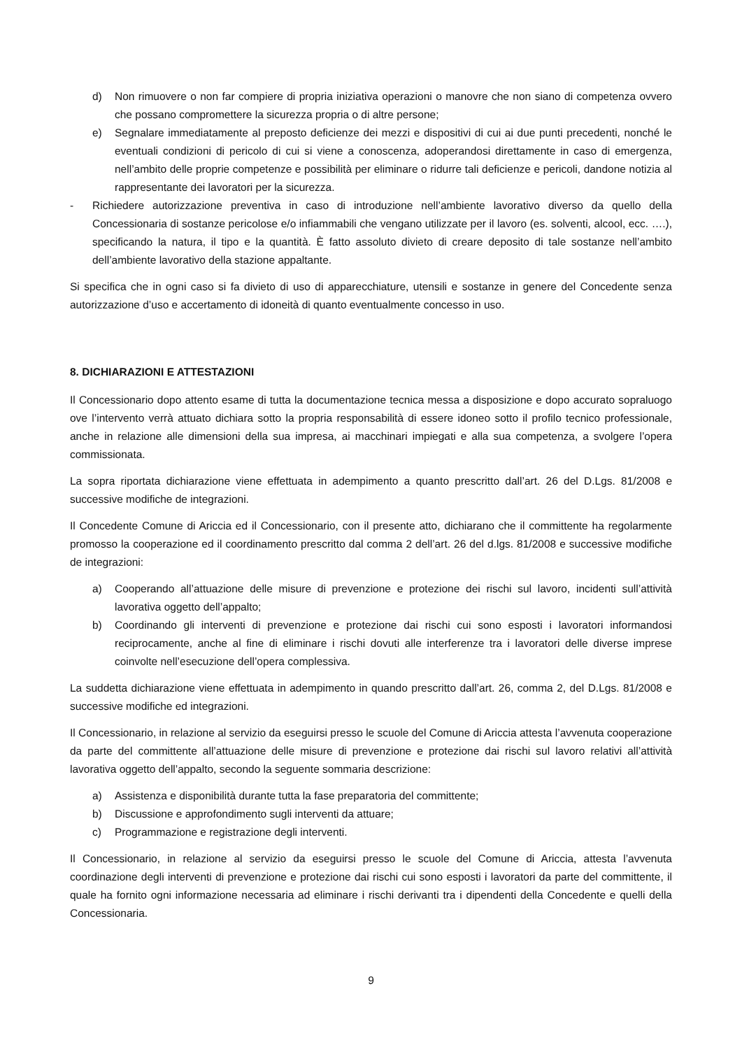d) Non rimuovere o non far compiere di propria iniziativa operazioni o manovre che non siano di competenza ovvero che possano compromettere la sicurezza propria o di altre persone;
e) Segnalare immediatamente al preposto deficienze dei mezzi e dispositivi di cui ai due punti precedenti, nonché le eventuali condizioni di pericolo di cui si viene a conoscenza, adoperandosi direttamente in caso di emergenza, nell’ambito delle proprie competenze e possibilità per eliminare o ridurre tali deficienze e pericoli, dandone notizia al rappresentante dei lavoratori per la sicurezza.
- Richiedere autorizzazione preventiva in caso di introduzione nell’ambiente lavorativo diverso da quello della Concessionaria di sostanze pericolose e/o infiammabili che vengano utilizzate per il lavoro (es. solventi, alcool, ecc. ….), specificando la natura, il tipo e la quantità. È fatto assoluto divieto di creare deposito di tale sostanze nell’ambito dell’ambiente lavorativo della stazione appaltante.
Si specifica che in ogni caso si fa divieto di uso di apparecchiature, utensili e sostanze in genere del Concedente senza autorizzazione d’uso e accertamento di idoneità di quanto eventualmente concesso in uso.
8. DICHIARAZIONI E ATTESTAZIONI
Il Concessionario dopo attento esame di tutta la documentazione tecnica messa a disposizione e dopo accurato sopraluogo ove l’intervento verrà attuato dichiara sotto la propria responsabilità di essere idoneo sotto il profilo tecnico professionale, anche in relazione alle dimensioni della sua impresa, ai macchinari impiegati e alla sua competenza, a svolgere l’opera commissionata.
La sopra riportata dichiarazione viene effettuata in adempimento a quanto prescritto dall’art. 26 del D.Lgs. 81/2008 e successive modifiche de integrazioni.
Il Concedente Comune di Ariccia ed il Concessionario, con il presente atto, dichiarano che il committente ha regolarmente promosso la cooperazione ed il coordinamento prescritto dal comma 2 dell’art. 26 del d.lgs. 81/2008 e successive modifiche de integrazioni:
a) Cooperando all’attuazione delle misure di prevenzione e protezione dei rischi sul lavoro, incidenti sull’attività lavorativa oggetto dell’appalto;
b) Coordinando gli interventi di prevenzione e protezione dai rischi cui sono esposti i lavoratori informandosi reciprocamente, anche al fine di eliminare i rischi dovuti alle interferenze tra i lavoratori delle diverse imprese coinvolte nell’esecuzione dell’opera complessiva.
La suddetta dichiarazione viene effettuata in adempimento in quando prescritto dall’art. 26, comma 2, del D.Lgs. 81/2008 e successive modifiche ed integrazioni.
Il Concessionario, in relazione al servizio da eseguirsi presso le scuole del Comune di Ariccia attesta l’avvenuta cooperazione da parte del committente all’attuazione delle misure di prevenzione e protezione dai rischi sul lavoro relativi all’attività lavorativa oggetto dell’appalto, secondo la seguente sommaria descrizione:
a) Assistenza e disponibilità durante tutta la fase preparatoria del committente;
b) Discussione e approfondimento sugli interventi da attuare;
c) Programmazione e registrazione degli interventi.
Il Concessionario, in relazione al servizio da eseguirsi presso le scuole del Comune di Ariccia, attesta l’avvenuta coordinazione degli interventi di prevenzione e protezione dai rischi cui sono esposti i lavoratori da parte del committente, il quale ha fornito ogni informazione necessaria ad eliminare i rischi derivanti tra i dipendenti della Concedente e quelli della Concessionaria.
9